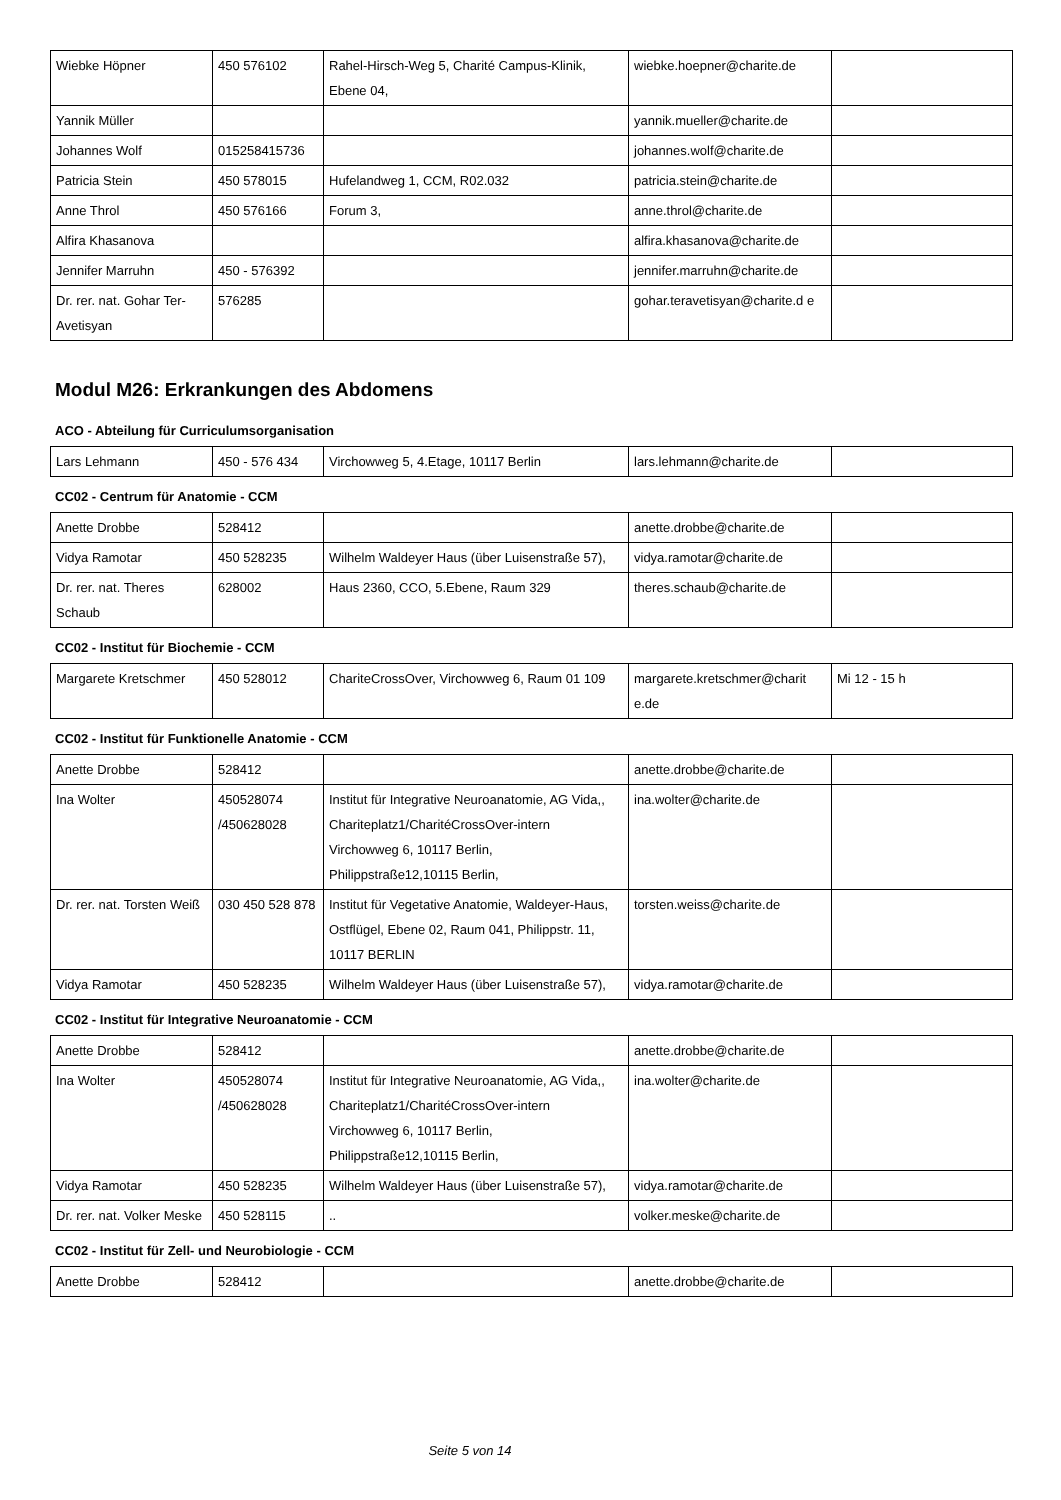| Wiebke Höpner | 450 576102 | Rahel-Hirsch-Weg 5, Charité Campus-Klinik, Ebene 04, | wiebke.hoepner@charite.de | |
| Yannik Müller | | | yannik.mueller@charite.de | |
| Johannes Wolf | 015258415736 | | johannes.wolf@charite.de | |
| Patricia Stein | 450 578015 | Hufelandweg 1, CCM, R02.032 | patricia.stein@charite.de | |
| Anne Throl | 450 576166 | Forum 3, | anne.throl@charite.de | |
| Alfira Khasanova | | | alfira.khasanova@charite.de | |
| Jennifer Marruhn | 450 - 576392 | | jennifer.marruhn@charite.de | |
| Dr. rer. nat. Gohar Ter-Avetisyan | 576285 | | gohar.teravetisyan@charite.d e | |
Modul M26: Erkrankungen des Abdomens
ACO - Abteilung für Curriculumsorganisation
| Lars Lehmann | 450 - 576 434 | Virchowweg 5, 4.Etage, 10117 Berlin | lars.lehmann@charite.de | |
CC02 - Centrum für Anatomie - CCM
| Anette Drobbe | 528412 | | anette.drobbe@charite.de | |
| Vidya Ramotar | 450 528235 | Wilhelm Waldeyer Haus (über Luisenstraße 57), | vidya.ramotar@charite.de | |
| Dr. rer. nat. Theres Schaub | 628002 | Haus 2360, CCO, 5.Ebene, Raum 329 | theres.schaub@charite.de | |
CC02 - Institut für Biochemie - CCM
| Margarete Kretschmer | 450 528012 | ChariteCrossOver, Virchowweg 6, Raum 01 109 | margarete.kretschmer@charit e.de | Mi 12 - 15 h |
CC02 - Institut für Funktionelle Anatomie - CCM
| Anette Drobbe | 528412 | | anette.drobbe@charite.de | |
| Ina Wolter | 450528074 /450628028 | Institut für Integrative Neuroanatomie, AG Vida,, Chariteplatz1/CharitéCrossOver-intern Virchowweg 6, 10117 Berlin, Philippstraße12,10115 Berlin, | ina.wolter@charite.de | |
| Dr. rer. nat. Torsten Weiß | 030 450 528 878 | Institut für Vegetative Anatomie, Waldeyer-Haus, Ostflügel, Ebene 02, Raum 041, Philippstr. 11, 10117 BERLIN | torsten.weiss@charite.de | |
| Vidya Ramotar | 450 528235 | Wilhelm Waldeyer Haus (über Luisenstraße 57), | vidya.ramotar@charite.de | |
CC02 - Institut für Integrative Neuroanatomie - CCM
| Anette Drobbe | 528412 | | anette.drobbe@charite.de | |
| Ina Wolter | 450528074 /450628028 | Institut für Integrative Neuroanatomie, AG Vida,, Chariteplatz1/CharitéCrossOver-intern Virchowweg 6, 10117 Berlin, Philippstraße12,10115 Berlin, | ina.wolter@charite.de | |
| Vidya Ramotar | 450 528235 | Wilhelm Waldeyer Haus (über Luisenstraße 57), | vidya.ramotar@charite.de | |
| Dr. rer. nat. Volker Meske | 450 528115 | .. | volker.meske@charite.de | |
CC02 - Institut für Zell- und Neurobiologie - CCM
| Anette Drobbe | 528412 | | anette.drobbe@charite.de | |
Seite 5 von 14